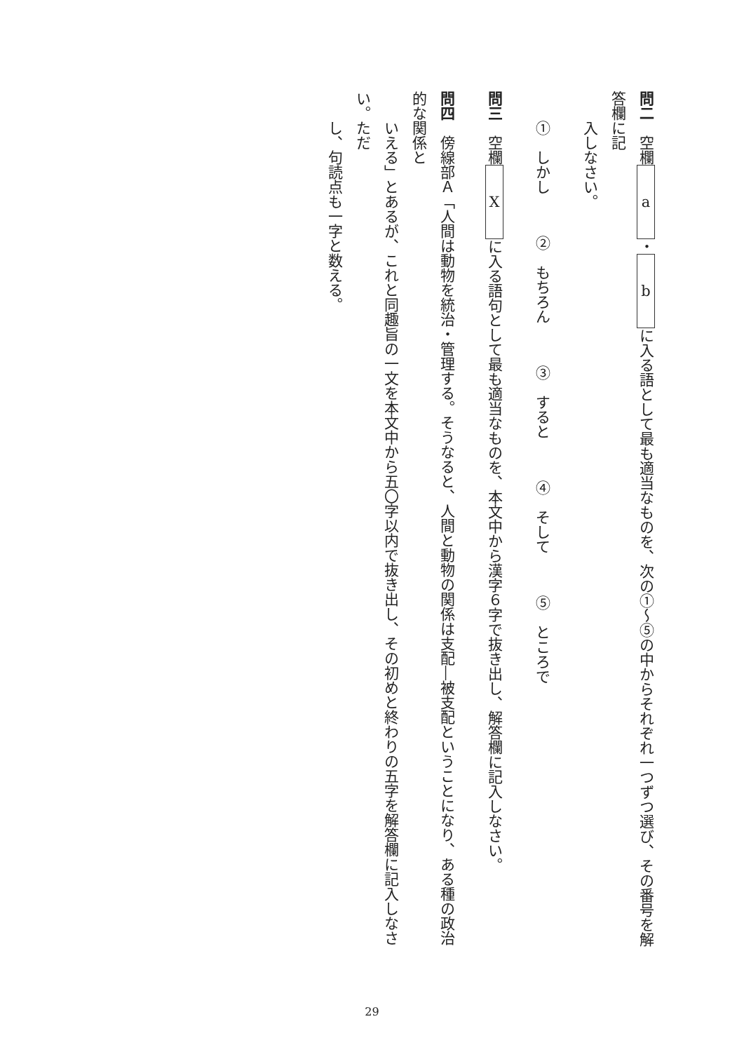問二　空欄 a ・ b に入る語として最も適当なものを、次の①〜⑤の中からそれぞれ一つずつ選び、その番号を解答欄に記
　　入しなさい。
　　①　しかし　②　もちろん　③　すると　④　そして　⑤　ところで
問三　空欄 X に入る語句として最も適当なものを、本文中から漢字６字で抜き出し、解答欄に記入しなさい。
問四　傍線部Ａ「人間は動物を統治・管理する。そうなると、人間と動物の関係は支配―被支配ということになり、ある種の政治的な関係と
　　いえる」とあるが、これと同趣旨の一文を本文中から五〇字以内で抜き出し、その初めと終わりの五字を解答欄に記入しなさい。ただ
　　し、句読点も一字と数える。
29